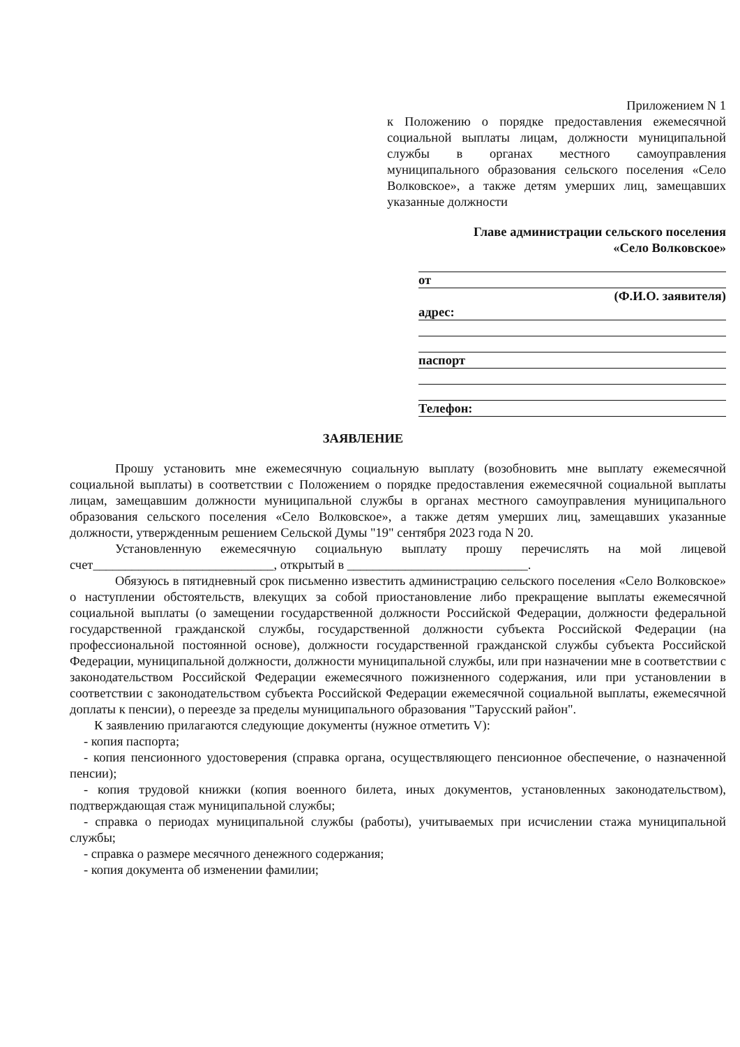Приложением N 1
к Положению о порядке предоставления ежемесячной социальной выплаты лицам, должности муниципальной службы в органах местного самоуправления муниципального образования сельского поселения «Село Волковское», а также детям умерших лиц, замещавших указанные должности
Главе администрации сельского поселения
«Село Волковское»
от
(Ф.И.О. заявителя)
адрес:
паспорт
Телефон:
ЗАЯВЛЕНИЕ
Прошу установить мне ежемесячную социальную выплату (возобновить мне выплату ежемесячной социальной выплаты) в соответствии с Положением о порядке предоставления ежемесячной социальной выплаты лицам, замещавшим должности муниципальной службы в органах местного самоуправления муниципального образования сельского поселения «Село Волковское», а также детям умерших лиц, замещавших указанные должности, утвержденным решением Сельской Думы "19" сентября 2023 года N 20.
Установленную ежемесячную социальную выплату прошу перечислять на мой лицевой счет____________________________, открытый в ____________________________.
Обязуюсь в пятидневный срок письменно известить администрацию сельского поселения «Село Волковское» о наступлении обстоятельств, влекущих за собой приостановление либо прекращение выплаты ежемесячной социальной выплаты (о замещении государственной должности Российской Федерации, должности федеральной государственной гражданской службы, государственной должности субъекта Российской Федерации (на профессиональной постоянной основе), должности государственной гражданской службы субъекта Российской Федерации, муниципальной должности, должности муниципальной службы, или при назначении мне в соответствии с законодательством Российской Федерации ежемесячного пожизненного содержания, или при установлении в соответствии с законодательством субъекта Российской Федерации ежемесячной социальной выплаты, ежемесячной доплаты к пенсии), о переезде за пределы муниципального образования "Тарусский район".
К заявлению прилагаются следующие документы (нужное отметить V):
- копия паспорта;
- копия пенсионного удостоверения (справка органа, осуществляющего пенсионное обеспечение, о назначенной пенсии);
- копия трудовой книжки (копия военного билета, иных документов, установленных законодательством), подтверждающая стаж муниципальной службы;
- справка о периодах муниципальной службы (работы), учитываемых при исчислении стажа муниципальной службы;
- справка о размере месячного денежного содержания;
- копия документа об изменении фамилии;